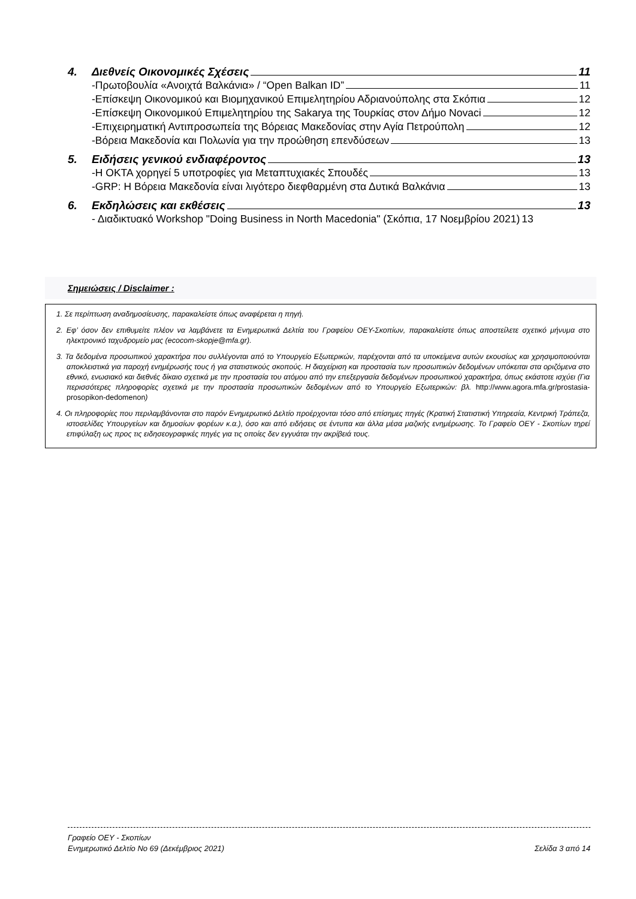4. Διεθνείς Οικονομικές Σχέσεις 11
-Πρωτοβουλία «Ανοιχτά Βαλκάνια» / “Open Balkan ID” 11
-Επίσκεψη Οικονομικού και Βιομηχανικού Επιμελητηρίου Αδριανούπολης στα Σκόπια 12
-Επίσκεψη Οικονομικού Επιμελητηρίου της Sakarya της Τουρκίας στον Δήμο Novaci 12
-Επιχειρηματική Αντιπροσωπεία της Βόρειας Μακεδονίας στην Αγία Πετρούπολη 12
-Βόρεια Μακεδονία και Πολωνία για την προώθηση επενδύσεων 13
5. Ειδήσεις γενικού ενδιαφέροντος 13
-Η ΟΚΤΑ χορηγεί 5 υποτροφίες για Μεταπτυχιακές Σπουδές 13
-GRP: Η Βόρεια Μακεδονία είναι λιγότερο διεφθαρμένη στα Δυτικά Βαλκάνια 13
6. Εκδηλώσεις και εκθέσεις 13
- Διαδικτυακό Workshop "Doing Business in North Macedonia" (Σκόπια, 17 Νοεμβρίου 2021) 13
Σημειώσεις / Disclaimer :
1. Σε περίπτωση αναδημοσίευσης, παρακαλείστε όπως αναφέρεται η πηγή.
2. Εφ’ όσον δεν επιθυμείτε πλέον να λαμβάνετε τα Ενημερωτικά Δελτία του Γραφείου ΟΕΥ-Σκοπίων, παρακαλείστε όπως αποστείλετε σχετικό μήνυμα στο ηλεκτρονικό ταχυδρομείο μας (ecocom-skopje@mfa.gr).
3. Τα δεδομένα προσωπικού χαρακτήρα που συλλέγονται από το Υπουργείο Εξωτερικών, παρέχονται από τα υποκείμενα αυτών εκουσίως και χρησιμοποιούνται αποκλειστικά για παροχή ενημέρωσής τους ή για στατιστικούς σκοπούς. Η διαχείριση και προστασία των προσωπικών δεδομένων υπόκειται στα οριζόμενα στο εθνικό, ενωσιακό και διεθνές δίκαιο σχετικά με την προστασία του ατόμου από την επεξεργασία δεδομένων προσωπικού χαρακτήρα, όπως εκάστοτε ισχύει (Για περισσότερες πληροφορίες σχετικά με την προστασία προσωπικών δεδομένων από το Υπουργείο Εξωτερικών: βλ. http://www.agora.mfa.gr/prostasia-prosopikon-dedomenon)
4. Οι πληροφορίες που περιλαμβάνονται στο παρόν Ενημερωτικό Δελτίο προέρχονται τόσο από επίσημες πηγές (Κρατική Στατιστική Υπηρεσία, Κεντρική Τράπεζα, ιστοσελίδες Υπουργείων και δημοσίων φορέων κ.α.), όσο και από ειδήσεις σε έντυπα και άλλα μέσα μαζικής ενημέρωσης. Το Γραφείο ΟΕΥ - Σκοπίων τηρεί επιφύλαξη ως προς τις ειδησεογραφικές πηγές για τις οποίες δεν εγγυάται την ακρίβειά τους.
Γραφείο ΟΕΥ - Σκοπίων
Ενημερωτικό Δελτίο Νο 69 (Δεκέμβριος 2021) Σελίδα 3 από 14